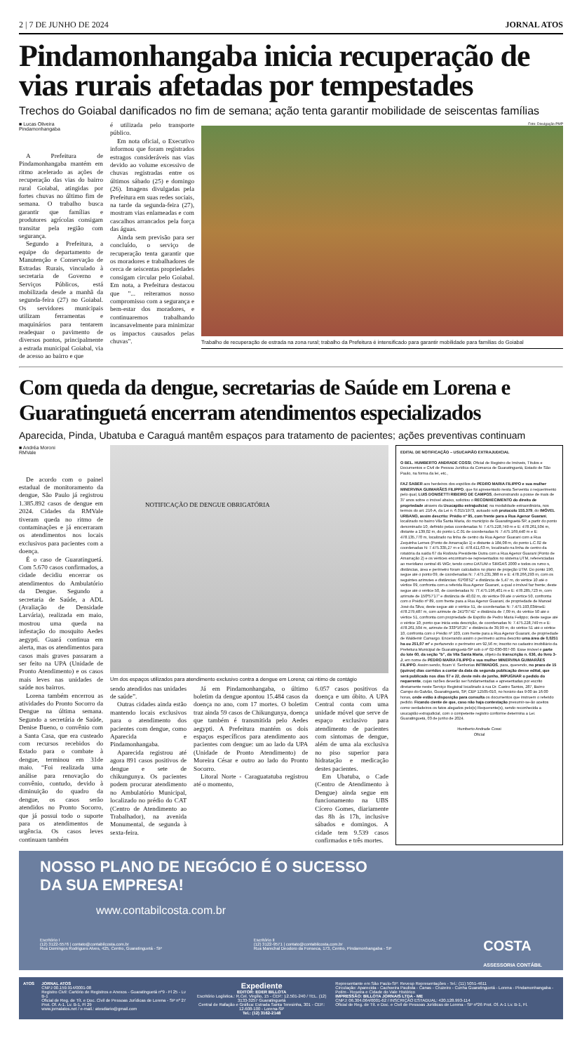2 | 7 DE JUNHO DE 2024 JORNAL ATOS
Pindamonhangaba inicia recuperação de vias rurais afetadas por tempestades
Trechos do Goiabal danificados no fim de semana; ação tenta garantir mobilidade de seiscentas famílias
■ Lucas Oliveira
Pindamonhangaba
A Prefeitura de Pindamonhangaba mantém em ritmo acelerado as ações de recuperação das vias do bairro rural Goiabal, atingidas por fortes chuvas no último fim de semana. O trabalho busca garantir que famílias e produtores agrícolas consigam transitar pela região com segurança.
Segundo a Prefeitura, a equipe do departamento de Manutenção e Conservação de Estradas Rurais, vinculado à secretaria de Governo e Serviços Públicos, está mobilizada desde a manhã da segunda-feira (27) no Goiabal. Os servidores municipais utilizam ferramentas e maquinários para tentarem readequar o pavimento de diversos pontos, principalmente a estrada municipal Goiabal, via de acesso ao bairro e que
é utilizada pelo transporte público.
Em nota oficial, o Executivo informou que foram registrados estragos consideráveis nas vias devido ao volume excessivo de chuvas registradas entre os últimos sábado (25) e domingo (26). Imagens divulgadas pela Prefeitura em suas redes sociais, na tarde da segunda-feira (27), mostram vias enlameadas e com cascalhos arrancados pela força das águas.
Ainda sem previsão para ser concluído, o serviço de recuperação tenta garantir que os moradores e trabalhadores de cerca de seiscentas propriedades consigam circular pelo Goiabal. Em nota, a Prefeitura destacou que "... reiteramos nosso compromisso com a segurança e bem-estar dos moradores, e continuaremos trabalhando incansavelmente para minimizar os impactos causados pelas chuvas".
Foto: Divulgação PMP
Trabalho de recuperação de estrada na zona rural; trabalho da Prefeitura é intensificado para garantir mobilidade para famílias do Goiabal
Com queda da dengue, secretarias de Saúde em Lorena e Guaratinguetá encerram atendimentos especializados
Aparecida, Pinda, Ubatuba e Caraguá mantêm espaços para tratamento de pacientes; ações preventivas continuam
■ Andréa Moroni
RMVale
De acordo com o painel estadual de monitoramento da dengue, São Paulo já registrou 1.385.892 casos de dengue em 2024. Cidades da RMVale tiveram queda no ritmo de contaminações e já encerraram os atendimentos nos locais exclusivos para pacientes com a doença.
É o caso de Guaratinguetá. Com 5.670 casos confirmados, a cidade decidiu encerrar os atendimentos do Ambulatório da Dengue. Segundo a secretaria de Saúde, a ADL (Avaliação de Densidade Larvária), realizada em maio, mostrou uma queda na infestação do mosquito Aedes aegypti. Guará continua em alerta, mas os atendimentos para casos mais graves passaram a ser feito na UPA (Unidade de Pronto Atendimento) e os casos mais leves nas unidades de saúde nos bairros.
Lorena também encerrou as atividades do Pronto Socorro da Dengue na última semana. Segundo a secretária de Saúde, Denise Bueno, o convênio com a Santa Casa, que era custeado com recursos recebidos do Estado para o combate à dengue, terminou em 31de maio. “Foi realizada uma análise para renovação do convênio, contudo, devido à diminuição do quadro da dengue, os casos serão atendidos no Pronto Socorro, que já possui todo o suporte para os atendimentos de urgência. Os casos leves continuam também
NOTIFICAÇÃO DE DENGUE OBRIGATÓRIA
Um dos espaços utilizados para atendimento exclusivo contra a dengue em Lorena; cai ritimo de contágio
sendo atendidos nas unidades de saúde”.
Outras cidades ainda estão mantendo locais exclusivos para o atendimento dos pacientes com dengue, como Aparecida e Pindamonhangaba.
Aparecida registrou até agora 891 casos positivos de dengue e sete de chikungunya. Os pacientes podem procurar atendimento no Ambulatório Municipal, localizado no prédio do CAT (Centro de Atendimento ao Trabalhador), na avenida Monumental, de segunda à sexta-feira.
Já em Pindamonhangaba, o último boletim da dengue apontou 15.484 casos da doença no ano, com 17 mortes. O boletim traz ainda 59 casos de Chikungunya, doença que também é transmitida pelo Aedes aegypti. A Prefeitura mantém os dois espaços específicos para atendimento aos pacientes com dengue: um ao lado da UPA (Unidade de Pronto Atendimento) de Moreira César e outro ao lado do Pronto Socorro.
Litoral Norte - Caraguatatuba registrou até o momento,
6.057 casos positivos da doença e um óbito. A UPA Central conta com uma unidade móvel que serve de espaço exclusivo para atendimento de pacientes com sintomas de dengue, além de uma ala exclusiva no piso superior para hidratação e medicação destes pacientes.
Em Ubatuba, o Cade (Centro de Atendimento à Dengue) ainda segue em funcionamento na UBS Cícero Gomes, diariamente das 8h às 17h, inclusive sábados e domingos. A cidade tem 9.539 casos confirmados e três mortes.
EDITAL DE NOTIFICAÇÃO – USUCAPIÃO EXTRAJUDICIAL
O BEL. HUMBERTO ANDRADE COSSI, Oficial de Registro de Imóveis, Títulos e Documentos e Civil de Pessoa Jurídica da Comarca de Guaratinguetá, Estado de São Paulo, na forma da lei, etc.,
FAZ SABER aos herdeiros dos espólios de PEDRO MARIA FILIPPO e sua mulher MINERVINA GUIMARÃES FILIPPO, que foi apresentado nesta Serventia o requerimento pelo qual, LUIS DONISETTI RIBEIRO DE CAMPOS, demonstrando a posse de mais de 37 anos sobre o imóvel abaixo, solicitou o RECONHECIMENTO do direito de propriedade através da Usucapião extrajudicial, na modalidade extraordinária, nos termos do art. 216-A, da Lei n. 6.015/1973, autuado sob protocolo 155.379, do IMÓVEL URBANO, assim descrito: Prédio nº 95, com frente para a Rua Agenor Guarani, localizado no bairro Vila Santa Maria, do município de Guaratinguetá-SP, a partir do ponto denominado 10, definido pelas coordenadas N: 7.475.228,749 m e E: 478.261,504 m, distante a 139,02 m, do ponto L.C.01 de coordenadas N: 7.475.169,440 m e E: 478.135,770 m, localizado na linha de centro da Rua Agenor Guarani com a Rua Zequinha Lemes (Ponto de Amarração 1) e distante à 184,08 m, do ponto L.C.02 de coordenadas N: 7.475.335,27 m e E: 478.411,63 m, localizado na linha de centro da rotatória da saída 67 da Rodovia Presidente Dutra com a Rua Agenor Guarani (Ponto de Amarração 2) e os vértices encontram-se representados no sistema UTM, referenciadas ao meridiano central 45 WGr, tendo como DATUM o SIRGAS 2000 e todos os rumo s, distâncias, área e perímetro foram calculados no plano de projeção UTM. Do ponto 190, segue até o ponto 09, de coordenadas N: 7.475.231,388 m e E: 478.266,293 m, com os seguintes azimutes e distâncias: 61º08'52" e distância de 5,47 m, do vértice 10 até o vértice 09, confronta com a referida Rua Agenor Guarani, a qual o imóvel faz frente; deste segue até o vértice 50, de coordenadas N: 7T.475.196,401 m e E: 478.285,723 m, com azimute de 150º57'17" e distância de 40,02 m, do vértice 09 até o vértice 50, confronta com o Prédio nº 89, com frente para a Rua Agenor Guarani, de propriedade de Manoel José da Silva; deste segue até o vértice 51, de coordenadas N: 7.475.193,034meE: 478.279,487 m, com azimute de 241º37'41" e distância de 7,09 m, do vértice 50 até o vértice 51, confronta com propriedade de Espólio de Pedro Maria Felippo; deste segue até o vértice 10, ponto que inicia esta descrição, de coordenadas N: 7.475.228,749 m e E: 478.261,504 m, azimute de 333º16'25" e distância de 39,99 m, do vértice 51 até o vértice 10, confronta com o Prédio nº 103, com frente para a Rua Agenor Guarani, de propriedade de Waldemir Camargo. Encerrando assim o perímetro acima descrito uma área de 0,0251 ha ou 251,07 m² e perfazendo o perímetro em 92,56 m; inscrito no cadastro imobiliário da Prefeitura Municipal de Guaratinguetá-SP sob o nº 02-030-007-00. Esse imóvel é parte do lote 60, da seção "b", da Vila Santa Maria, objeto da transcrição n. 636, do livro 3-J, em nome de PEDRO MARIA FILIPPO e sua mulher MINERVINA GUIMARÃES FILIPPO. Assim sendo, ficam V. Senhorias INTIMADOS, para, querendo, no prazo de 15 (quinze) dias corridos a contar da data da segunda publicação desse edital, que será publicado nos dias 07 e 22, deste mês de junho, IMPUGNAR o pedido do requerente, cujas razões deverão ser fundamentadas e apresentadas por escrito diretamente neste Serviço Registral localizado à rua Dr. Castro Santos, 287, Bairro Campo do Galvão, Guaratinguetá, SP, CEP 12505-010, no horário das 9:00 às 16:00 horas, onde estão à disposição para consulta os documentos que instruem o referido pedido. Ficando ciente de que, caso não haja contestação presumir-se-ão aceitos como verdadeiros os fatos alegados pelo(s) Requerente(s), sendo reconhecida a usucapião extrajudicial, com o competente registro conforme determina a Lei. Guaratinguetá, 03 de junho de 2024.
Humberto Andrade Cossi
Oficial
NOSSO PLANO DE NEGÓCIO É O SUCESSO
DA SUA EMPRESA!
www.contabilcosta.com.br
Escritório I
(12) 3122-5576 | contato@contabilcosta.com.br
Rua Domingos Rodrigues Alves, 425, Centro, Guaratinguetá - SP
Escritório II
(12) 3122-9571 | contato@contabilcosta.com.br
Rua Marechal Deodoro da Fonseca, 173, Centro, Pindamonhangaba - SP
COSTA
ASSESSORIA CONTÁBIL
ATOS JORNAL ATOS
CNPJ 00.159.914/0001-08
Registro Civil: Cartório de Registros e Anexos - Guaratinguetá nº9 - Fl 25 - Lv B-1
Oficial de Reg. de Tít. e Doc. Civil de Pessoas Jurídicas de Lorena - SP nº 27 Prot. Of. A-1. Lv. B-1, Fl 29
www.jornalatos.net / e-mail.: atosdiario@gmail.com
Expediente
EDITOR: EDER BILLOTA
Escritório Logística.: R.Cel. Virgílio, 15 - CEP.: 12.501-240 / TEL. (12) 3133-3257 Guaratinguetá
Central de Rafação e Gráfica: Estrada Santa Teresinha, 301 - CEP.: 12.608-100 - Lorena-SP
Tel.: (12) 3162-2148
Representante em São Paulo-SP: Revesp Representações - Tel.: (11) 5051-4611
Circulação: Aparecida - Cachoeira Paulista - Canas - Cruzeiro - Cunha Guaratinguetá - Lorena - Pindamonhangaba - Potim - Roseira e Cidade do Vale Histórico
IMPRESSÃO: BILLOTA JORNAIS LTDA - ME
CNPJ: 06.304.064/0001-62 / INSCRIÇÃO ESTADUAL: 420.128.993-114
Oficial de Reg. de Tít. e Doc. e Civil de Pessoas Jurídicas de Lorena - SP nº26 Prot. Of. A-1 Lv. B-1, Fl.